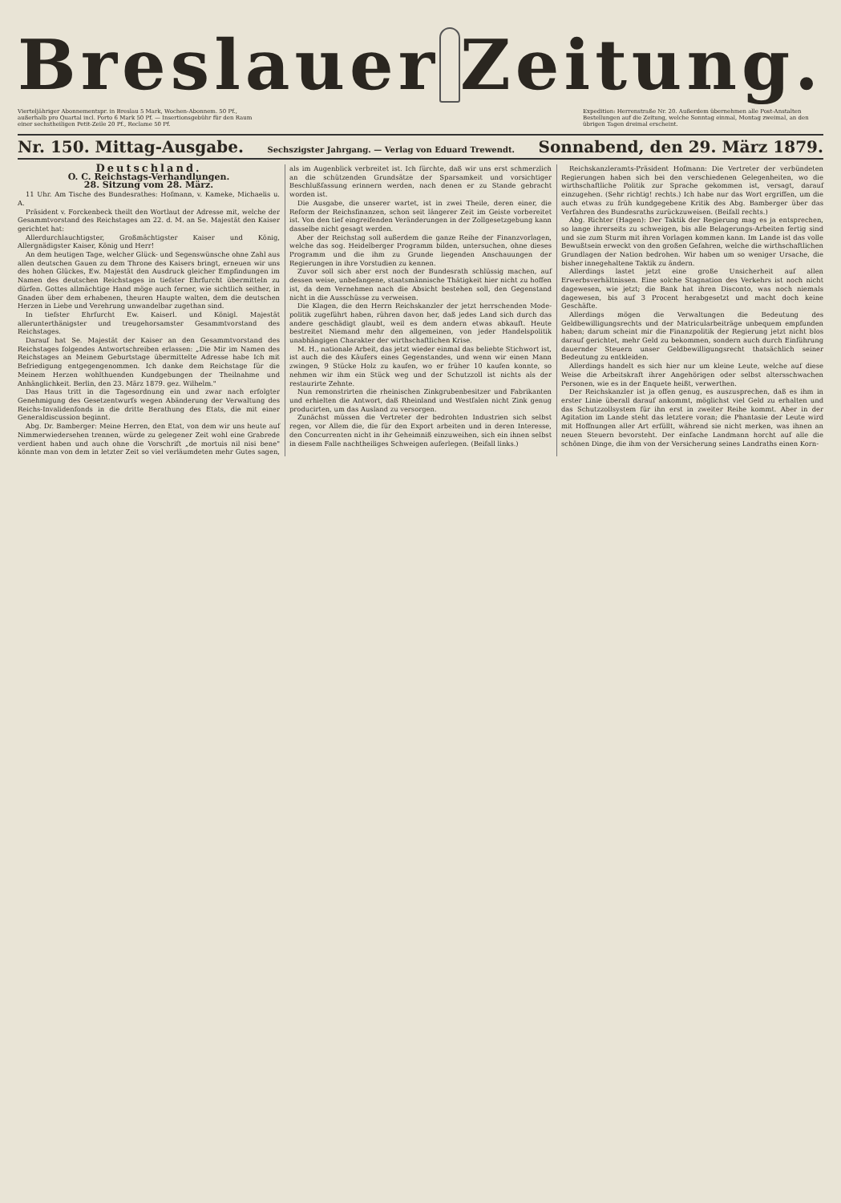Breslauer Zeitung.
Vierteljähriger Abonnementspr. in Breslau 5 Mark, Wochen-Abonnem. 50 Pf., außerhalb pro Quartal incl. Porto 6 Mark 50 Pf. — Insertionsgebühr für den Raum einer sechstheiligen Petit-Zeile 20 Pf., Reclame 50 Pf.
Expedition: Herrenstraße Nr. 20. Außerdem übernehmen alle Post-Anstalten Bestellungen auf die Zeitung, welche Sonntag einmal, Montag zweimal, an den übrigen Tagen dreimal erscheint.
Nr. 150. Mittag-Ausgabe. Sechszigster Jahrgang. — Verlag von Eduard Trewendt. Sonnabend, den 29. März 1879.
Deutschland.
O. C. Reichstags-Verhandlungen.
28. Sitzung vom 28. März.
11 Uhr. Am Tische des Bundesrathes: Hofmann, v. Kameke, Michaelis u. A.
Präsident v. Forckenbeck theilt den Wortlaut der Adresse mit, welche der Gesammtvorstand des Reichstages am 22. d. M. an Se. Majestät den Kaiser gerichtet hat:
Allerdurchlauchtigster, Großmächtigster Kaiser und König, Allergnädigster Kaiser, König und Herr!
An dem heutigen Tage, welcher Glück- und Segenswünsche ohne Zahl aus allen deutschen Gauen zu dem Throne des Kaisers bringt, erneuen wir uns des hohen Glückes, Ew. Majestät den Ausdruck gleicher Empfindungen im Namen des deutschen Reichstages in tiefster Ehrfurcht übermitteln zu dürfen. Gottes allmächtige Hand möge auch ferner, wie sichtlich seither, in Gnaden über dem erhabenen, theuren Haupte walten, dem die deutschen Herzen in Liebe und Verehrung unwandelbar zugethan sind.
In tiefster Ehrfurcht Ew. Kaiserl. und Königl. Majestät allerunterthänigster und treugehorsamster Gesammtvorstand des Reichstages.
Darauf hat Se. Majestät der Kaiser an den Gesammtvorstand des Reichstages folgendes Antwortschreiben erlassen: „Die Mir im Namen des Reichstages an Meinem Geburtstage übermittelte Adresse habe Ich mit Befriedigung entgegengenommen. Ich danke dem Reichstage für die Meinem Herzen wohlthuenden Kundgebungen der Theilnahme und Anhänglichkeit. Berlin, den 23. März 1879. gez. Wilhelm."
Das Haus tritt in die Tagesordnung ein und zwar nach erfolgter Genehmigung des Gesetzentwurfs wegen Abänderung der Verwaltung des Reichs-Invalidenfonds in die dritte Berathung des Etats, die mit einer Generaldiscussion beginnt.
Abg. Dr. Bamberger: Meine Herren, den Etat, von dem wir uns heute auf Nimmerwiedersehen trennen, würde zu gelegener Zeit wohl eine Grabrede verdient haben und auch ohne die Vorschrift „de mortuis nil nisi bene" könnte man von dem in letzter Zeit so viel verläumdeten mehr Gutes sagen, als im Augenblick verbreitet ist. Ich fürchte, daß wir uns erst schmerzlich an die schützenden Grundsätze der Sparsamkeit und vorsichtiger Beschlußfassung erinnern werden, nach denen er zu Stande gebracht worden ist.
Die Ausgabe, die unserer wartet, ist in zwei Theile, deren einer, die Reform der Reichsfinanzen, schon seit längerer Zeit im Geiste vorbereitet ist. Von den tief eingreifenden Veränderungen in der Zollgesetzgebung kann dasselbe nicht gesagt werden.
Aber der Reichstag soll außerdem die ganze Reihe der Finanzvorlagen, welche das sog. Heidelberger Programm bilden, untersuchen, ohne dieses Programm und die ihm zu Grunde liegenden Anschauungen der Regierungen in ihre Vorstudien zu kennen.
Zuvor soll sich aber erst noch der Bundesrath schlüssig machen, auf dessen weise, unbefangene, staatsmännische Thätigkeit hier nicht zu hoffen ist, da dem Vernehmen nach die Absicht bestehen soll, den Gegenstand nicht in die Ausschüsse zu verweisen.
Die Klagen, die den Herrn Reichskanzler der jetzt herrschenden Mode-politik zugeführt haben, rühren davon her, daß jedes Land sich durch das andere geschädigt glaubt, weil es dem andern etwas abkauft. Heute bestreitet Niemand mehr den allgemeinen, von jeder Handelspolitik unabhängigen Charakter der wirthschaftlichen Krise.
M. H., nationale Arbeit, das jetzt wieder einmal das beliebte Stichwort ist, ist auch die des Käufers eines Gegenstandes, und wenn wir einen Mann zwingen, 9 Stücke Holz zu kaufen, wo er früher 10 kaufen konnte, so nehmen wir ihm ein Stück weg und der Schutzzoll ist nichts als der restaurirte Zehnte.
Nun remonstrirten die rheinischen Zinkgrubenbesitzer und Fabrikanten und erhielten die Antwort, daß Rheinland und Westfalen nicht Zink genug producirten, um das Ausland zu versorgen.
Zunächst müssen die Vertreter der bedrohten Industrien sich selbst regen, vor Allem die, die für den Export arbeiten und in deren Interesse, den Concurrenten nicht in ihr Geheimniß einzuweihen, sich ein ihnen selbst in diesem Falle nachtheiliges Schweigen auferlegen. (Beifall links.)
Reichskanzleramts-Präsident Hofmann: Die Vertreter der verbündeten Regierungen haben sich bei den verschiedenen Gelegenheiten, wo die wirthschaftliche Politik zur Sprache gekommen ist, versagt, darauf einzugehen. (Sehr richtig! rechts.) Ich habe nur das Wort ergriffen, um die auch etwas zu früh kundgegebene Kritik des Abg. Bamberger über das Verfahren des Bundesraths zurückzuweisen. (Beifall rechts.)
Abg. Richter (Hagen): Der Taktik der Regierung mag es ja entsprechen, so lange ihrerseits zu schweigen, bis alle Belagerungs-Arbeiten fertig sind und sie zum Sturm mit ihren Vorlagen kommen kann. Im Lande ist das volle Bewußtsein erweckt von den großen Gefahren, welche die wirthschaftlichen Grundlagen der Nation bedrohen. Wir haben um so weniger Ursache, die bisher innegehaltene Taktik zu ändern.
Allerdings lastet jetzt eine große Unsicherheit auf allen Erwerbsverhältnissen. Eine solche Stagnation des Verkehrs ist noch nicht dagewesen, wie jetzt; die Bank hat ihren Disconto, was noch niemals dagewesen, bis auf 3 Procent herabgesetzt und macht doch keine Geschäfte.
Allerdings mögen die Verwaltungen die Bedeutung des Geldbewilligungsrechts und der Matricularbeiträge unbequem empfunden haben; darum scheint mir die Finanzpolitik der Regierung jetzt nicht blos darauf gerichtet, mehr Geld zu bekommen, sondern auch durch Einführung dauernder Steuern unser Geldbewilligungsrecht thatsächlich seiner Bedeutung zu entkleiden.
Allerdings handelt es sich hier nur um kleine Leute, welche auf diese Weise die Arbeitskraft ihrer Angehörigen oder selbst altersschwachen Personen, wie es in der Enquete heißt, verwerthen.
Der Reichskanzler ist ja offen genug, es auszusprechen, daß es ihm in erster Linie überall darauf ankommt, möglichst viel Geld zu erhalten und das Schutzzollsystem für ihn erst in zweiter Reihe kommt. Aber in der Agitation im Lande steht das letztere voran; die Phantasie der Leute wird mit Hoffnungen aller Art erfüllt, während sie nicht merken, was ihnen an neuen Steuern bevorsteht. Der einfache Landmann horcht auf alle die schönen Dinge, die ihm von der Versicherung seines Landraths einen Korn-